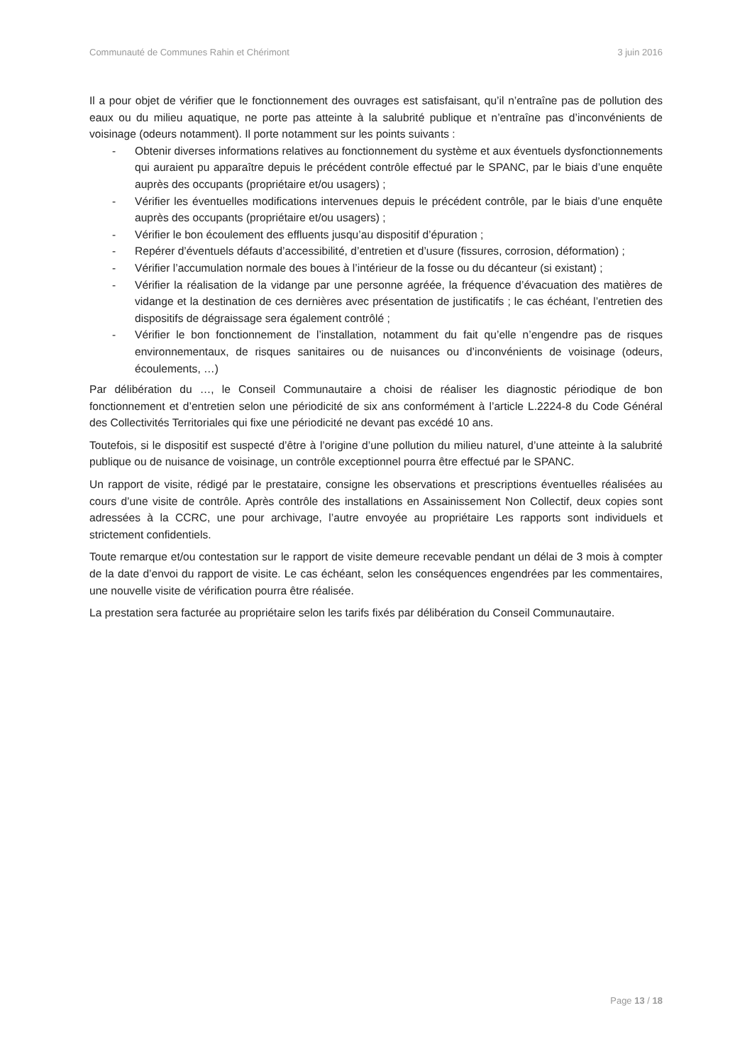Communauté de Communes Rahin et Chérimont 3 juin 2016
Il a pour objet de vérifier que le fonctionnement des ouvrages est satisfaisant, qu’il n’entraîne pas de pollution des eaux ou du milieu aquatique, ne porte pas atteinte à la salubrité publique et n’entraîne pas d’inconvénients de voisinage (odeurs notamment). Il porte notamment sur les points suivants :
- Obtenir diverses informations relatives au fonctionnement du système et aux éventuels dysfonctionnements qui auraient pu apparaître depuis le précédent contrôle effectué par le SPANC, par le biais d’une enquête auprès des occupants (propriétaire et/ou usagers) ;
- Vérifier les éventuelles modifications intervenues depuis le précédent contrôle, par le biais d’une enquête auprès des occupants (propriétaire et/ou usagers) ;
- Vérifier le bon écoulement des effluents jusqu’au dispositif d’épuration ;
- Repérer d’éventuels défauts d’accessibilité, d’entretien et d’usure (fissures, corrosion, déformation) ;
- Vérifier l’accumulation normale des boues à l’intérieur de la fosse ou du décanteur (si existant) ;
- Vérifier la réalisation de la vidange par une personne agréée, la fréquence d’évacuation des matières de vidange et la destination de ces dernières avec présentation de justificatifs ; le cas échéant, l’entretien des dispositifs de dégraissage sera également contrôlé ;
- Vérifier le bon fonctionnement de l’installation, notamment du fait qu’elle n’engendre pas de risques environnementaux, de risques sanitaires ou de nuisances ou d’inconvénients de voisinage (odeurs, écoulements, …)
Par délibération du …, le Conseil Communautaire a choisi de réaliser les diagnostic périodique de bon fonctionnement et d’entretien selon une périodicité de six ans conformément à l’article L.2224-8 du Code Général des Collectivités Territoriales qui fixe une périodicité ne devant pas excédé 10 ans.
Toutefois, si le dispositif est suspecté d’être à l’origine d’une pollution du milieu naturel, d’une atteinte à la salubrité publique ou de nuisance de voisinage, un contrôle exceptionnel pourra être effectué par le SPANC.
Un rapport de visite, rédigé par le prestataire, consigne les observations et prescriptions éventuelles réalisées au cours d’une visite de contrôle. Après contrôle des installations en Assainissement Non Collectif, deux copies sont adressées à la CCRC, une pour archivage, l’autre envoyée au propriétaire Les rapports sont individuels et strictement confidentiels.
Toute remarque et/ou contestation sur le rapport de visite demeure recevable pendant un délai de 3 mois à compter de la date d’envoi du rapport de visite. Le cas échéant, selon les conséquences engendrées par les commentaires, une nouvelle visite de vérification pourra être réalisée.
La prestation sera facturée au propriétaire selon les tarifs fixés par délibération du Conseil Communautaire.
Page 13 / 18